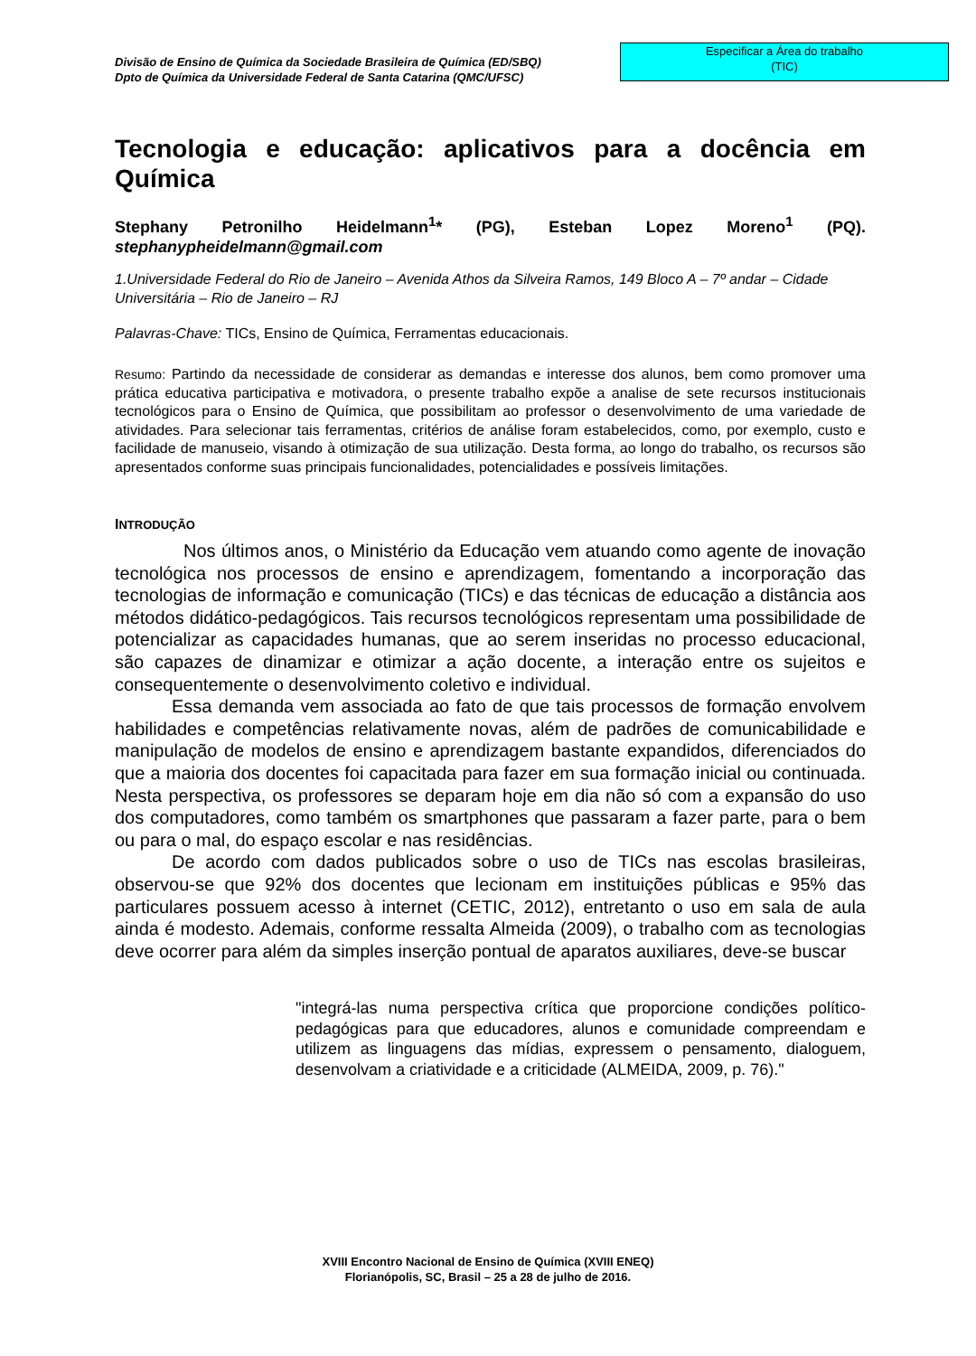Divisão de Ensino de Química da Sociedade Brasileira de Química (ED/SBQ)
Dpto de Química da Universidade Federal de Santa Catarina (QMC/UFSC)
Especificar a Área do trabalho
(TIC)
Tecnologia e educação: aplicativos para a docência em Química
Stephany Petronilho Heidelmann<sup>1</sup>* (PG), Esteban Lopez Moreno<sup>1</sup> (PQ). stephanypheidelmann@gmail.com
1.Universidade Federal do Rio de Janeiro – Avenida Athos da Silveira Ramos, 149 Bloco A – 7º andar – Cidade Universitária – Rio de Janeiro – RJ
Palavras-Chave: TICs, Ensino de Química, Ferramentas educacionais.
Resumo: Partindo da necessidade de considerar as demandas e interesse dos alunos, bem como promover uma prática educativa participativa e motivadora, o presente trabalho expõe a analise de sete recursos institucionais tecnológicos para o Ensino de Química, que possibilitam ao professor o desenvolvimento de uma variedade de atividades. Para selecionar tais ferramentas, critérios de análise foram estabelecidos, como, por exemplo, custo e facilidade de manuseio, visando à otimização de sua utilização. Desta forma, ao longo do trabalho, os recursos são apresentados conforme suas principais funcionalidades, potencialidades e possíveis limitações.
INTRODUÇÃO
Nos últimos anos, o Ministério da Educação vem atuando como agente de inovação tecnológica nos processos de ensino e aprendizagem, fomentando a incorporação das tecnologias de informação e comunicação (TICs) e das técnicas de educação a distância aos métodos didático-pedagógicos. Tais recursos tecnológicos representam uma possibilidade de potencializar as capacidades humanas, que ao serem inseridas no processo educacional, são capazes de dinamizar e otimizar a ação docente, a interação entre os sujeitos e consequentemente o desenvolvimento coletivo e individual.
Essa demanda vem associada ao fato de que tais processos de formação envolvem habilidades e competências relativamente novas, além de padrões de comunicabilidade e manipulação de modelos de ensino e aprendizagem bastante expandidos, diferenciados do que a maioria dos docentes foi capacitada para fazer em sua formação inicial ou continuada. Nesta perspectiva, os professores se deparam hoje em dia não só com a expansão do uso dos computadores, como também os smartphones que passaram a fazer parte, para o bem ou para o mal, do espaço escolar e nas residências.
De acordo com dados publicados sobre o uso de TICs nas escolas brasileiras, observou-se que 92% dos docentes que lecionam em instituições públicas e 95% das particulares possuem acesso à internet (CETIC, 2012), entretanto o uso em sala de aula ainda é modesto. Ademais, conforme ressalta Almeida (2009), o trabalho com as tecnologias deve ocorrer para além da simples inserção pontual de aparatos auxiliares, deve-se buscar
"integrá-las numa perspectiva crítica que proporcione condições político-pedagógicas para que educadores, alunos e comunidade compreendam e utilizem as linguagens das mídias, expressem o pensamento, dialoguem, desenvolvam a criatividade e a criticidade (ALMEIDA, 2009, p. 76)."
XVIII Encontro Nacional de Ensino de Química (XVIII ENEQ)
Florianópolis, SC, Brasil – 25 a 28 de julho de 2016.